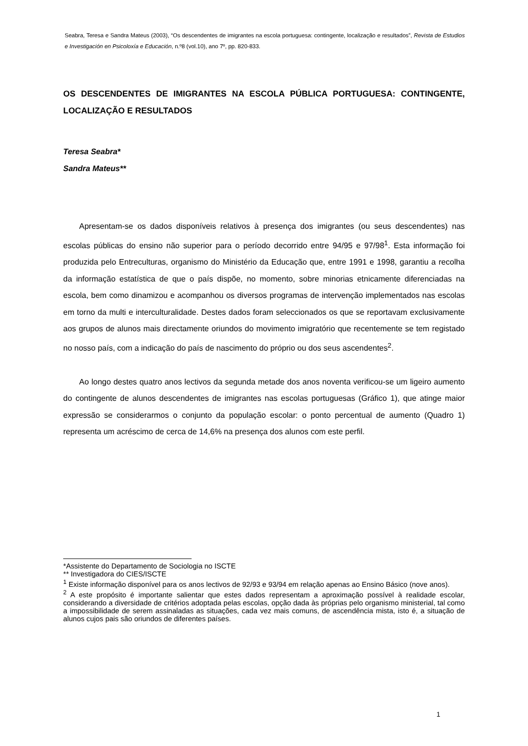Seabra, Teresa e Sandra Mateus (2003), “Os descendentes de imigrantes na escola portuguesa: contingente, localização e resultados”, Revista de Estudios e Investigación en Psicoloxía e Educación, n.º8 (vol.10), ano 7º, pp. 820-833.
OS DESCENDENTES DE IMIGRANTES NA ESCOLA PÚBLICA PORTUGUESA: CONTINGENTE, LOCALIZAÇÃO E RESULTADOS
Teresa Seabra*
Sandra Mateus**
Apresentam-se os dados disponíveis relativos à presença dos imigrantes (ou seus descendentes) nas escolas públicas do ensino não superior para o período decorrido entre 94/95 e 97/98<sup>1</sup>. Esta informação foi produzida pelo Entreculturas, organismo do Ministério da Educação que, entre 1991 e 1998, garantiu a recolha da informação estatística de que o país dispõe, no momento, sobre minorias etnicamente diferenciadas na escola, bem como dinamizou e acompanhou os diversos programas de intervenção implementados nas escolas em torno da multi e interculturalidade. Destes dados foram seleccionados os que se reportavam exclusivamente aos grupos de alunos mais directamente oriundos do movimento imigratório que recentemente se tem registado no nosso país, com a indicação do país de nascimento do próprio ou dos seus ascendentes<sup>2</sup>.
Ao longo destes quatro anos lectivos da segunda metade dos anos noventa verificou-se um ligeiro aumento do contingente de alunos descendentes de imigrantes nas escolas portuguesas (Gráfico 1), que atinge maior expressão se considerarmos o conjunto da população escolar: o ponto percentual de aumento (Quadro 1) representa um acréscimo de cerca de 14,6% na presença dos alunos com este perfil.
*Assistente do Departamento de Sociologia no ISCTE
** Investigadora do CIES/ISCTE
<sup>1</sup> Existe informação disponível para os anos lectivos de 92/93 e 93/94 em relação apenas ao Ensino Básico (nove anos).
<sup>2</sup> A este propósito é importante salientar que estes dados representam a aproximação possível à realidade escolar, considerando a diversidade de critérios adoptada pelas escolas, opção dada às próprias pelo organismo ministerial, tal como a impossibilidade de serem assinaladas as situações, cada vez mais comuns, de ascendência mista, isto é, a situação de alunos cujos pais são oriundos de diferentes países.
1